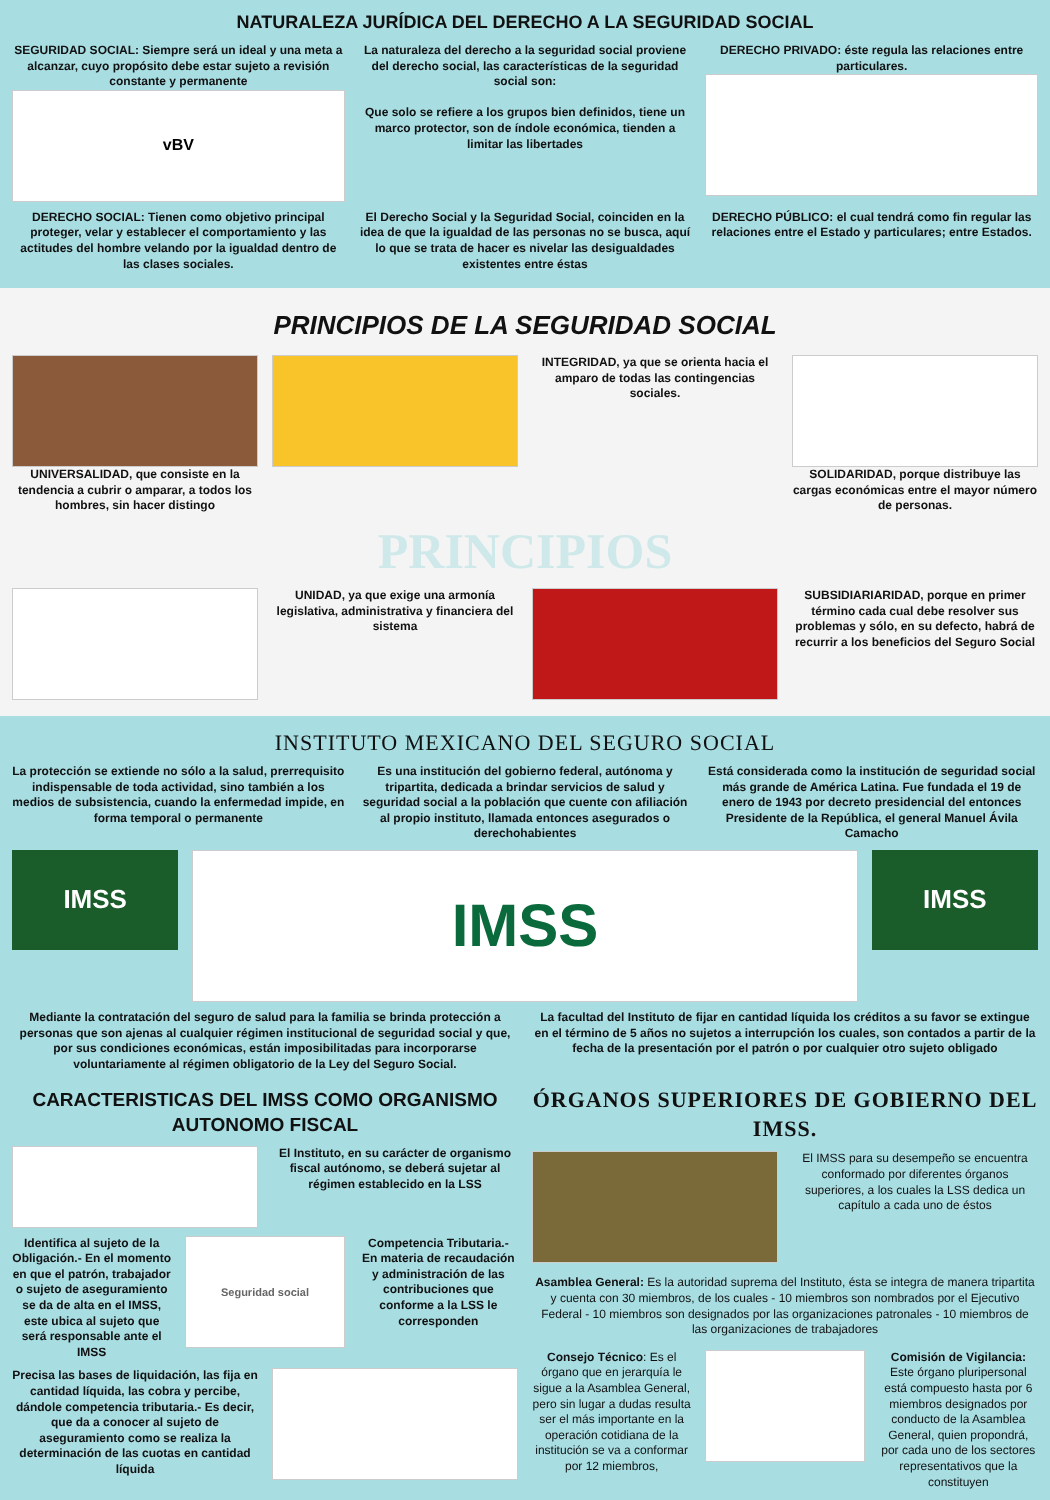NATURALEZA JURÍDICA DEL DERECHO A LA SEGURIDAD SOCIAL
SEGURIDAD SOCIAL: Siempre será un ideal y una meta a alcanzar, cuyo propósito debe estar sujeto a revisión constante y permanente
vBV
La naturaleza del derecho a la seguridad social proviene del derecho social, las características de la seguridad social son:
Que solo se refiere a los grupos bien definidos, tiene un marco protector, son de índole económica, tienden a limitar las libertades
DERECHO PRIVADO: éste regula las relaciones entre particulares.
DERECHO SOCIAL: Tienen como objetivo principal proteger, velar y establecer el comportamiento y las actitudes del hombre velando por la igualdad dentro de las clases sociales.
El Derecho Social y la Seguridad Social, coinciden en la idea de que la igualdad de las personas no se busca, aquí lo que se trata de hacer es nivelar las desigualdades existentes entre éstas
DERECHO PÚBLICO: el cual tendrá como fin regular las relaciones entre el Estado y particulares; entre Estados.
PRINCIPIOS DE LA SEGURIDAD SOCIAL
UNIVERSALIDAD, que consiste en la tendencia a cubrir o amparar, a todos los hombres, sin hacer distingo
INTEGRIDAD, ya que se orienta hacia el amparo de todas las contingencias sociales.
SOLIDARIDAD, porque distribuye las cargas económicas entre el mayor número de personas.
PRINCIPIOS
UNIDAD, ya que exige una armonía legislativa, administrativa y financiera del sistema
SUBSIDIARIARIDAD, porque en primer término cada cual debe resolver sus problemas y sólo, en su defecto, habrá de recurrir a los beneficios del Seguro Social
INSTITUTO MEXICANO DEL SEGURO SOCIAL
La protección se extiende no sólo a la salud, prerrequisito indispensable de toda actividad, sino también a los medios de subsistencia, cuando la enfermedad impide, en forma temporal o permanente
Es una institución del gobierno federal, autónoma y tripartita, dedicada a brindar servicios de salud y seguridad social a la población que cuente con afiliación al propio instituto, llamada entonces asegurados o derechohabientes
Está considerada como la institución de seguridad social más grande de América Latina. Fue fundada el 19 de enero de 1943 por decreto presidencial del entonces Presidente de la República, el general Manuel Ávila Camacho
IMSS
IMSS
IMSS
Mediante la contratación del seguro de salud para la familia se brinda protección a personas que son ajenas al cualquier régimen institucional de seguridad social y que, por sus condiciones económicas, están imposibilitadas para incorporarse voluntariamente al régimen obligatorio de la Ley del Seguro Social.
La facultad del Instituto de fijar en cantidad líquida los créditos a su favor se extingue en el término de 5 años no sujetos a interrupción los cuales, son contados a partir de la fecha de la presentación por el patrón o por cualquier otro sujeto obligado
CARACTERISTICAS DEL IMSS COMO ORGANISMO AUTONOMO FISCAL
El Instituto, en su carácter de organismo fiscal autónomo, se deberá sujetar al régimen establecido en la LSS
Identifica al sujeto de la Obligación.- En el momento en que el patrón, trabajador o sujeto de aseguramiento se da de alta en el IMSS, este ubica al sujeto que será responsable ante el IMSS
Seguridad social
Competencia Tributaria.- En materia de recaudación y administración de las contribuciones que conforme a la LSS le corresponden
Precisa las bases de liquidación, las fija en cantidad líquida, las cobra y percibe, dándole competencia tributaria.- Es decir, que da a conocer al sujeto de aseguramiento como se realiza la determinación de las cuotas en cantidad líquida
ÓRGANOS SUPERIORES DE GOBIERNO DEL IMSS.
El IMSS para su desempeño se encuentra conformado por diferentes órganos superiores, a los cuales la LSS dedica un capítulo a cada uno de éstos
Asamblea General: Es la autoridad suprema del Instituto, ésta se integra de manera tripartita y cuenta con 30 miembros, de los cuales - 10 miembros son nombrados por el Ejecutivo Federal - 10 miembros son designados por las organizaciones patronales - 10 miembros de las organizaciones de trabajadores
Consejo Técnico: Es el órgano que en jerarquía le sigue a la Asamblea General, pero sin lugar a dudas resulta ser el más importante en la operación cotidiana de la institución se va a conformar por 12 miembros,
Comisión de Vigilancia: Este órgano pluripersonal está compuesto hasta por 6 miembros designados por conducto de la Asamblea General, quien propondrá, por cada uno de los sectores representativos que la constituyen